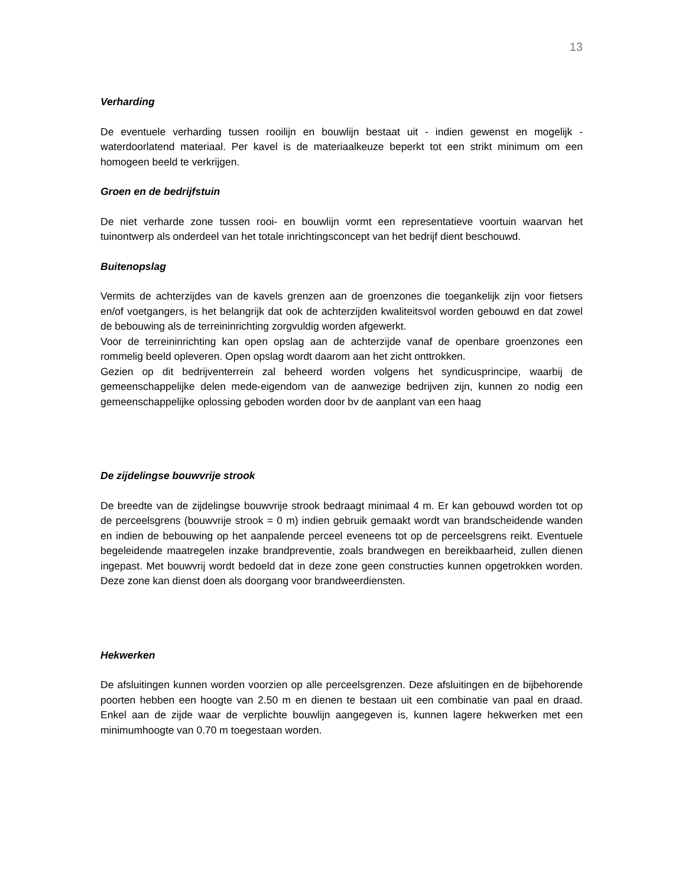13
Verharding
De eventuele verharding tussen rooilijn en bouwlijn bestaat uit - indien gewenst en mogelijk - waterdoorlatend materiaal. Per kavel is de materiaalkeuze beperkt tot een strikt minimum om een homogeen beeld te verkrijgen.
Groen en de bedrijfstuin
De niet verharde zone tussen rooi- en bouwlijn vormt een representatieve voortuin waarvan het tuinontwerp als onderdeel van het totale inrichtingsconcept van het bedrijf dient beschouwd.
Buitenopslag
Vermits de achterzijdes van de kavels grenzen aan de groenzones die toegankelijk zijn voor fietsers en/of voetgangers, is het belangrijk dat ook de achterzijden kwaliteitsvol worden gebouwd en dat zowel de bebouwing als de terreininrichting zorgvuldig worden afgewerkt.
Voor de terreininrichting kan open opslag aan de achterzijde vanaf de openbare groenzones een rommelig beeld opleveren. Open opslag wordt daarom aan het zicht onttrokken.
Gezien op dit bedrijventerrein zal beheerd worden volgens het syndicusprincipe, waarbij de gemeenschappelijke delen mede-eigendom van de aanwezige bedrijven zijn, kunnen zo nodig een gemeenschappelijke oplossing geboden worden door bv de aanplant van een haag
De zijdelingse bouwvrije strook
De breedte van de zijdelingse bouwvrije strook bedraagt minimaal 4 m. Er kan gebouwd worden tot op de perceelsgrens (bouwvrije strook = 0 m) indien gebruik gemaakt wordt van brandscheidende wanden en indien de bebouwing op het aanpalende perceel eveneens tot op de perceelsgrens reikt. Eventuele begeleidende maatregelen inzake brandpreventie, zoals brandwegen en bereikbaarheid, zullen dienen ingepast. Met bouwvrij wordt bedoeld dat in deze zone geen constructies kunnen opgetrokken worden. Deze zone kan dienst doen als doorgang voor brandweerdiensten.
Hekwerken
De afsluitingen kunnen worden voorzien op alle perceelsgrenzen. Deze afsluitingen en de bijbehorende poorten hebben een hoogte van 2.50 m en dienen te bestaan uit een combinatie van paal en draad. Enkel aan de zijde waar de verplichte bouwlijn aangegeven is, kunnen lagere hekwerken met een minimumhoogte van 0.70 m toegestaan worden.